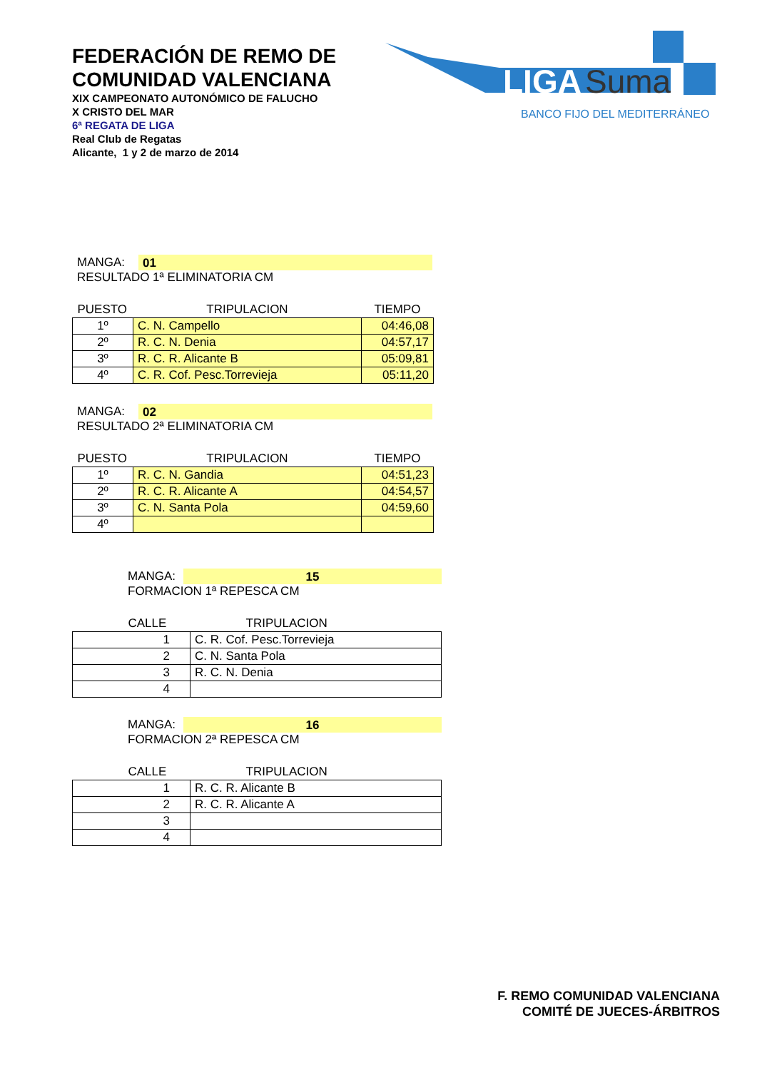FEDERACIÓN DE REMO DE
COMUNIDAD VALENCIANA
XIX CAMPEONATO AUTONÓMICO DE FALUCHO
X CRISTO DEL MAR
6ª REGATA DE LIGA
Real Club de Regatas
Alicante, 1 y 2 de marzo de 2014
LIGA
Suma
BANCO FIJO DEL MEDITERRÁNEO
MANGA: 01
RESULTADO 1ª ELIMINATORIA CM
| PUESTO | TRIPULACION | TIEMPO |
| --- | --- | --- |
| 1º | C. N. Campello | 04:46,08 |
| 2º | R. C. N. Denia | 04:57,17 |
| 3º | R. C. R. Alicante B | 05:09,81 |
| 4º | C. R. Cof. Pesc.Torrevieja | 05:11,20 |
MANGA: 02
RESULTADO 2ª ELIMINATORIA CM
| PUESTO | TRIPULACION | TIEMPO |
| --- | --- | --- |
| 1º | R. C. N. Gandia | 04:51,23 |
| 2º | R. C. R. Alicante A | 04:54,57 |
| 3º | C. N. Santa Pola | 04:59,60 |
| 4º | | |
MANGA: 15
FORMACION 1ª REPESCA CM
| CALLE | TRIPULACION |
| --- | --- |
| 1 | C. R. Cof. Pesc.Torrevieja |
| 2 | C. N. Santa Pola |
| 3 | R. C. N. Denia |
| 4 | |
MANGA: 16
FORMACION 2ª REPESCA CM
| CALLE | TRIPULACION |
| --- | --- |
| 1 | R. C. R. Alicante B |
| 2 | R. C. R. Alicante A |
| 3 | |
| 4 | |
F. REMO COMUNIDAD VALENCIANA
COMITÉ DE JUECES-ÁRBITROS